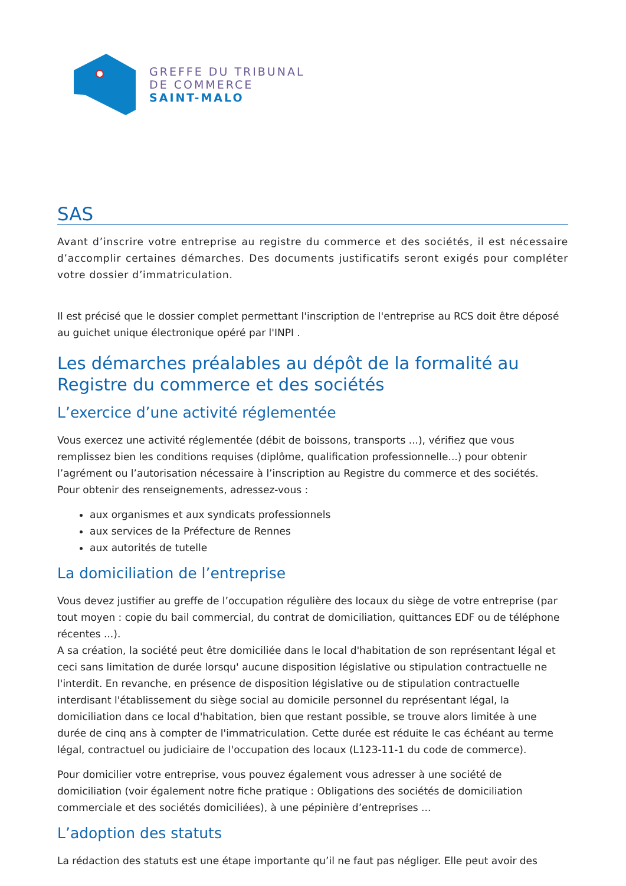GREFFE DU TRIBUNAL
DE COMMERCE
SAINT-MALO
SAS
Avant d’inscrire votre entreprise au registre du commerce et des sociétés, il est nécessaire d’accomplir certaines démarches. Des documents justificatifs seront exigés pour compléter votre dossier d’immatriculation.
Il est précisé que le dossier complet permettant l'inscription de l'entreprise au RCS doit être déposé au guichet unique électronique opéré par l'INPI .
Les démarches préalables au dépôt de la formalité au Registre du commerce et des sociétés
L’exercice d’une activité réglementée
Vous exercez une activité réglementée (débit de boissons, transports ...), vérifiez que vous remplissez bien les conditions requises (diplôme, qualification professionnelle...) pour obtenir l’agrément ou l’autorisation nécessaire à l’inscription au Registre du commerce et des sociétés.
Pour obtenir des renseignements, adressez-vous :
aux organismes et aux syndicats professionnels
aux services de la Préfecture de Rennes
aux autorités de tutelle
La domiciliation de l’entreprise
Vous devez justifier au greffe de l’occupation régulière des locaux du siège de votre entreprise (par tout moyen : copie du bail commercial, du contrat de domiciliation, quittances EDF ou de téléphone récentes ...).
A sa création, la société peut être domiciliée dans le local d'habitation de son représentant légal et ceci sans limitation de durée lorsqu' aucune disposition législative ou stipulation contractuelle ne l'interdit. En revanche, en présence de disposition législative ou de stipulation contractuelle interdisant l'établissement du siège social au domicile personnel du représentant légal, la domiciliation dans ce local d'habitation, bien que restant possible, se trouve alors limitée à une durée de cinq ans à compter de l'immatriculation. Cette durée est réduite le cas échéant au terme légal, contractuel ou judiciaire de l'occupation des locaux (L123-11-1 du code de commerce).
Pour domicilier votre entreprise, vous pouvez également vous adresser à une société de domiciliation (voir également notre fiche pratique : Obligations des sociétés de domiciliation commerciale et des sociétés domiciliées), à une pépinière d’entreprises ...
L’adoption des statuts
La rédaction des statuts est une étape importante qu’il ne faut pas négliger. Elle peut avoir des